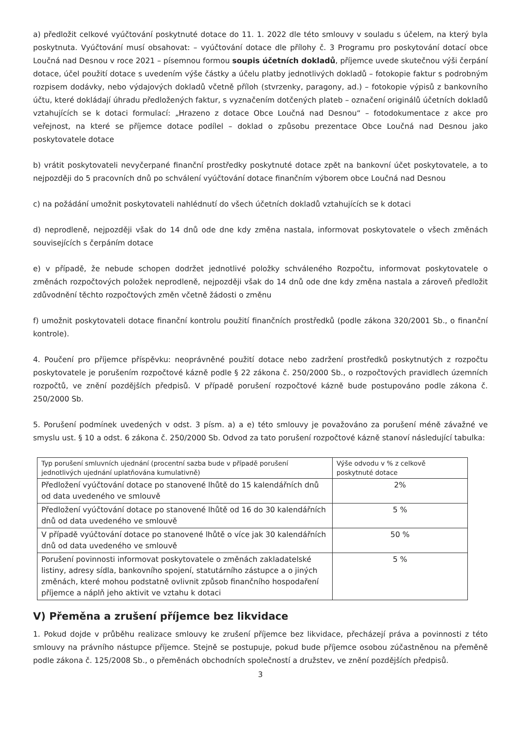a) předložit celkové vyúčtování poskytnuté dotace do 11. 1. 2022 dle této smlouvy v souladu s účelem, na který byla poskytnuta. Vyúčtování musí obsahovat: – vyúčtování dotace dle přílohy č. 3 Programu pro poskytování dotací obce Loučná nad Desnou v roce 2021 – písemnou formou soupis účetních dokladů, příjemce uvede skutečnou výši čerpání dotace, účel použití dotace s uvedením výše částky a účelu platby jednotlivých dokladů – fotokopie faktur s podrobným rozpisem dodávky, nebo výdajových dokladů včetně příloh (stvrzenky, paragony, ad.) – fotokopie výpisů z bankovního účtu, které dokládají úhradu předložených faktur, s vyznačením dotčených plateb – označení originálů účetních dokladů vztahujících se k dotaci formulací: „Hrazeno z dotace Obce Loučná nad Desnou“ – fotodokumentace z akce pro veřejnost, na které se příjemce dotace podílel – doklad o způsobu prezentace Obce Loučná nad Desnou jako poskytovatele dotace
b) vrátit poskytovateli nevyčerpané finanční prostředky poskytnuté dotace zpět na bankovní účet poskytovatele, a to nejpozději do 5 pracovních dnů po schválení vyúčtování dotace finančním výborem obce Loučná nad Desnou
c) na požádání umožnit poskytovateli nahlédnutí do všech účetních dokladů vztahujících se k dotaci
d) neprodleně, nejpozději však do 14 dnů ode dne kdy změna nastala, informovat poskytovatele o všech změnách souvisejících s čerpáním dotace
e) v případě, že nebude schopen dodržet jednotlivé položky schváleného Rozpočtu, informovat poskytovatele o změnách rozpočtových položek neprodleně, nejpozději však do 14 dnů ode dne kdy změna nastala a zároveň předložit zdůvodnění těchto rozpočtových změn včetně žádosti o změnu
f) umožnit poskytovateli dotace finanční kontrolu použití finančních prostředků (podle zákona 320/2001 Sb., o finanční kontrole).
4. Poučení pro příjemce příspěvku: neoprávněné použití dotace nebo zadržení prostředků poskytnutých z rozpočtu poskytovatele je porušením rozpočtové kázně podle § 22 zákona č. 250/2000 Sb., o rozpočtových pravidlech územních rozpočtů, ve znění pozdějších předpisů. V případě porušení rozpočtové kázně bude postupováno podle zákona č. 250/2000 Sb.
5. Porušení podmínek uvedených v odst. 3 písm. a) a e) této smlouvy je považováno za porušení méně závažné ve smyslu ust. § 10 a odst. 6 zákona č. 250/2000 Sb. Odvod za tato porušení rozpočtové kázně stanoví následující tabulka:
| Typ porušení smluvních ujednání (procentní sazba bude v případě porušení jednotlivých ujednání uplatňována kumulativně) | Výše odvodu v % z celkově poskytnuté dotace |
| Předložení vyúčtování dotace po stanovené lhůtě do 15 kalendářních dnů od data uvedeného ve smlouvě | 2% |
| Předložení vyúčtování dotace po stanovené lhůtě od 16 do 30 kalendářních dnů od data uvedeného ve smlouvě | 5 % |
| V případě vyúčtování dotace po stanovené lhůtě o více jak 30 kalendářních dnů od data uvedeného ve smlouvě | 50 % |
| Porušení povinnosti informovat poskytovatele o změnách zakladatelské listiny, adresy sídla, bankovního spojení, statutárního zástupce a o jiných změnách, které mohou podstatně ovlivnit způsob finančního hospodaření příjemce a náplň jeho aktivit ve vztahu k dotaci | 5 % |
V) Přeměna a zrušení příjemce bez likvidace
1. Pokud dojde v průběhu realizace smlouvy ke zrušení příjemce bez likvidace, přecházejí práva a povinnosti z této smlouvy na právního nástupce příjemce. Stejně se postupuje, pokud bude příjemce osobou zúčastněnou na přeměně podle zákona č. 125/2008 Sb., o přeměnách obchodních společností a družstev, ve znění pozdějších předpisů.
3